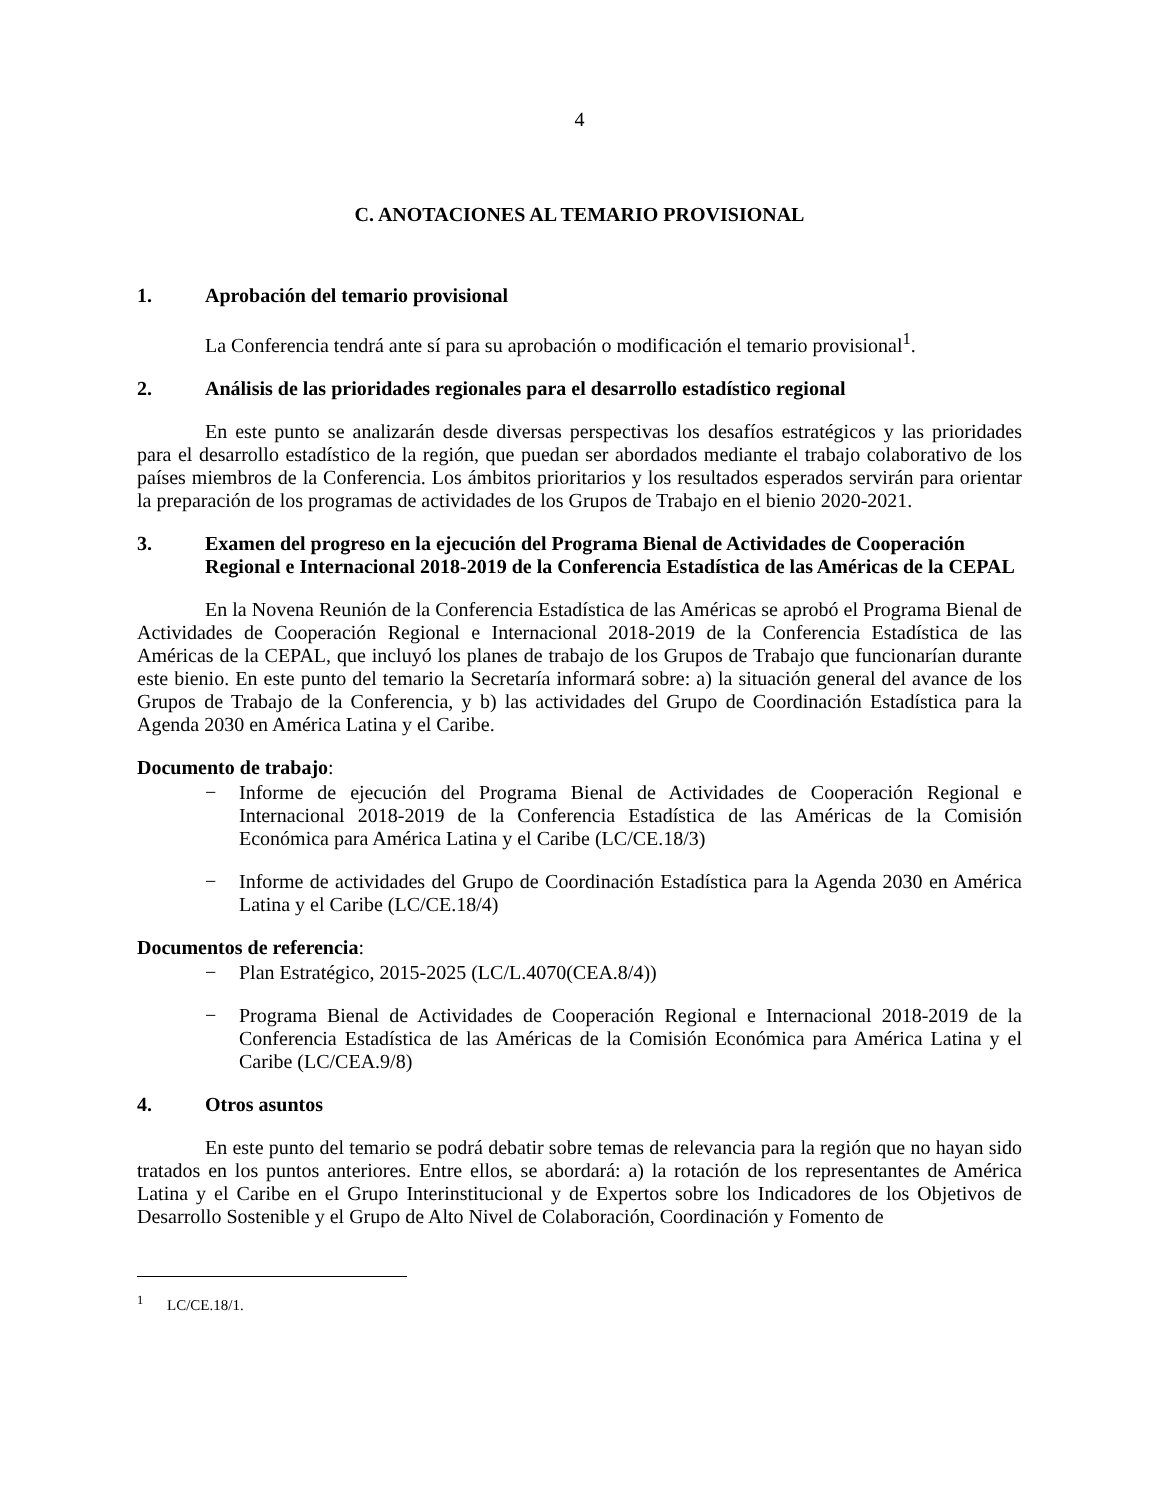4
C. ANOTACIONES AL TEMARIO PROVISIONAL
1. Aprobación del temario provisional
La Conferencia tendrá ante sí para su aprobación o modificación el temario provisional<sup>1</sup>.
2. Análisis de las prioridades regionales para el desarrollo estadístico regional
En este punto se analizarán desde diversas perspectivas los desafíos estratégicos y las prioridades para el desarrollo estadístico de la región, que puedan ser abordados mediante el trabajo colaborativo de los países miembros de la Conferencia. Los ámbitos prioritarios y los resultados esperados servirán para orientar la preparación de los programas de actividades de los Grupos de Trabajo en el bienio 2020-2021.
3. Examen del progreso en la ejecución del Programa Bienal de Actividades de Cooperación Regional e Internacional 2018-2019 de la Conferencia Estadística de las Américas de la CEPAL
En la Novena Reunión de la Conferencia Estadística de las Américas se aprobó el Programa Bienal de Actividades de Cooperación Regional e Internacional 2018-2019 de la Conferencia Estadística de las Américas de la CEPAL, que incluyó los planes de trabajo de los Grupos de Trabajo que funcionarían durante este bienio. En este punto del temario la Secretaría informará sobre: a) la situación general del avance de los Grupos de Trabajo de la Conferencia, y b) las actividades del Grupo de Coordinación Estadística para la Agenda 2030 en América Latina y el Caribe.
Documento de trabajo:
− Informe de ejecución del Programa Bienal de Actividades de Cooperación Regional e Internacional 2018-2019 de la Conferencia Estadística de las Américas de la Comisión Económica para América Latina y el Caribe (LC/CE.18/3)
− Informe de actividades del Grupo de Coordinación Estadística para la Agenda 2030 en América Latina y el Caribe (LC/CE.18/4)
Documentos de referencia:
− Plan Estratégico, 2015-2025 (LC/L.4070(CEA.8/4))
− Programa Bienal de Actividades de Cooperación Regional e Internacional 2018-2019 de la Conferencia Estadística de las Américas de la Comisión Económica para América Latina y el Caribe (LC/CEA.9/8)
4. Otros asuntos
En este punto del temario se podrá debatir sobre temas de relevancia para la región que no hayan sido tratados en los puntos anteriores. Entre ellos, se abordará: a) la rotación de los representantes de América Latina y el Caribe en el Grupo Interinstitucional y de Expertos sobre los Indicadores de los Objetivos de Desarrollo Sostenible y el Grupo de Alto Nivel de Colaboración, Coordinación y Fomento de
<sup>1</sup> LC/CE.18/1.